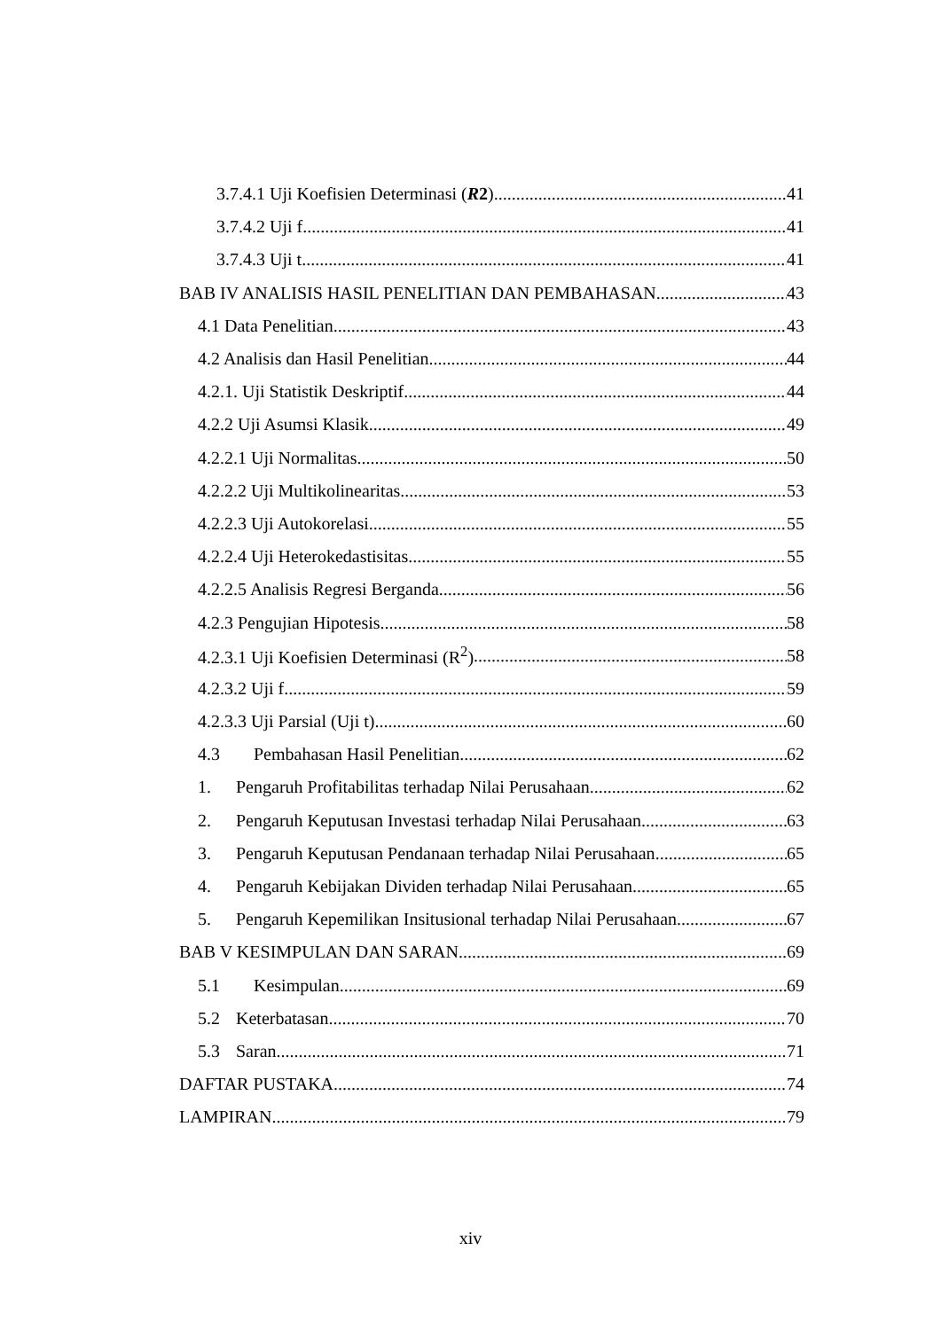3.7.4.1 Uji Koefisien Determinasi (R2) 41
3.7.4.2 Uji f 41
3.7.4.3 Uji t 41
BAB IV ANALISIS HASIL PENELITIAN DAN PEMBAHASAN 43
4.1 Data Penelitian 43
4.2 Analisis dan Hasil Penelitian 44
4.2.1. Uji Statistik Deskriptif 44
4.2.2 Uji Asumsi Klasik 49
4.2.2.1 Uji Normalitas 50
4.2.2.2 Uji Multikolinearitas 53
4.2.2.3 Uji Autokorelasi 55
4.2.2.4 Uji Heterokedastisitas 55
4.2.2.5 Analisis Regresi Berganda 56
4.2.3 Pengujian Hipotesis 58
4.2.3.1 Uji Koefisien Determinasi (R<sup>2</sup>) 58
4.2.3.2 Uji f 59
4.2.3.3 Uji Parsial (Uji t) 60
4.3 Pembahasan Hasil Penelitian 62
1. Pengaruh Profitabilitas terhadap Nilai Perusahaan 62
2. Pengaruh Keputusan Investasi terhadap Nilai Perusahaan 63
3. Pengaruh Keputusan Pendanaan terhadap Nilai Perusahaan 65
4. Pengaruh Kebijakan Dividen terhadap Nilai Perusahaan 65
5. Pengaruh Kepemilikan Insitusional terhadap Nilai Perusahaan 67
BAB V KESIMPULAN DAN SARAN 69
5.1 Kesimpulan 69
5.2 Keterbatasan 70
5.3 Saran 71
DAFTAR PUSTAKA 74
LAMPIRAN 79
xiv